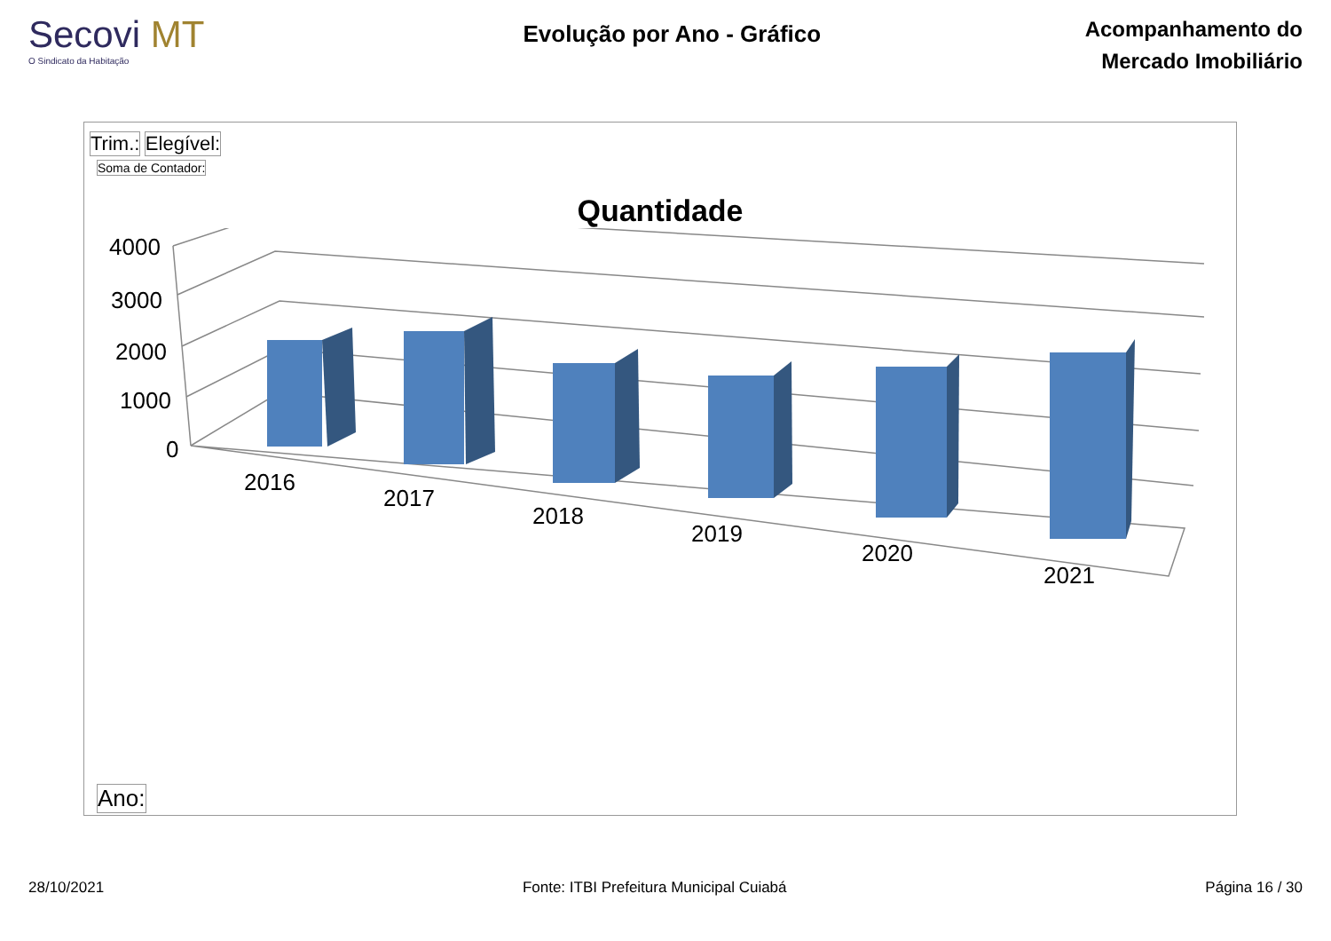Secovi MT
O Sindicato da Habitação
Evolução por Ano - Gráfico
Acompanhamento do
Mercado Imobiliário
Trim.: Elegível:
Soma de Contador:
Quantidade
4000
3000
2000
1000
0
2016
2017
2018
2019
2020
2021
Ano:
28/10/2021 Fonte: ITBI Prefeitura Municipal Cuiabá Página 16 / 30